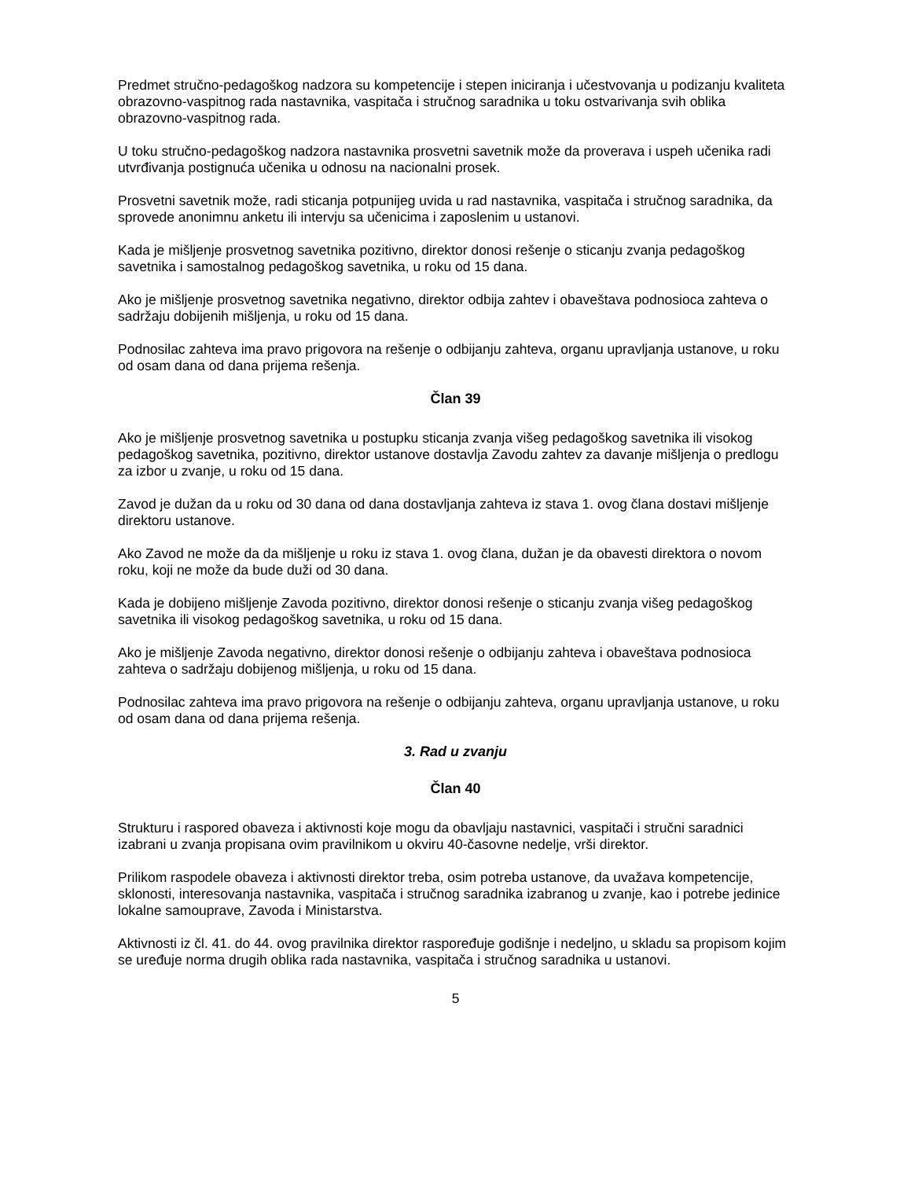Predmet stručno-pedagoškog nadzora su kompetencije i stepen iniciranja i učestvovanja u podizanju kvaliteta obrazovno-vaspitnog rada nastavnika, vaspitača i stručnog saradnika u toku ostvarivanja svih oblika obrazovno-vaspitnog rada.
U toku stručno-pedagoškog nadzora nastavnika prosvetni savetnik može da proverava i uspeh učenika radi utvrđivanja postignuća učenika u odnosu na nacionalni prosek.
Prosvetni savetnik može, radi sticanja potpunijeg uvida u rad nastavnika, vaspitača i stručnog saradnika, da sprovede anonimnu anketu ili intervju sa učenicima i zaposlenim u ustanovi.
Kada je mišljenje prosvetnog savetnika pozitivno, direktor donosi rešenje o sticanju zvanja pedagoškog savetnika i samostalnog pedagoškog savetnika, u roku od 15 dana.
Ako je mišljenje prosvetnog savetnika negativno, direktor odbija zahtev i obaveštava podnosioca zahteva o sadržaju dobijenih mišljenja, u roku od 15 dana.
Podnosilac zahteva ima pravo prigovora na rešenje o odbijanju zahteva, organu upravljanja ustanove, u roku od osam dana od dana prijema rešenja.
Član 39
Ako je mišljenje prosvetnog savetnika u postupku sticanja zvanja višeg pedagoškog savetnika ili visokog pedagoškog savetnika, pozitivno, direktor ustanove dostavlja Zavodu zahtev za davanje mišljenja o predlogu za izbor u zvanje, u roku od 15 dana.
Zavod je dužan da u roku od 30 dana od dana dostavljanja zahteva iz stava 1. ovog člana dostavi mišljenje direktoru ustanove.
Ako Zavod ne može da da mišljenje u roku iz stava 1. ovog člana, dužan je da obavesti direktora o novom roku, koji ne može da bude duži od 30 dana.
Kada je dobijeno mišljenje Zavoda pozitivno, direktor donosi rešenje o sticanju zvanja višeg pedagoškog savetnika ili visokog pedagoškog savetnika, u roku od 15 dana.
Ako je mišljenje Zavoda negativno, direktor donosi rešenje o odbijanju zahteva i obaveštava podnosioca zahteva o sadržaju dobijenog mišljenja, u roku od 15 dana.
Podnosilac zahteva ima pravo prigovora na rešenje o odbijanju zahteva, organu upravljanja ustanove, u roku od osam dana od dana prijema rešenja.
3. Rad u zvanju
Član 40
Strukturu i raspored obaveza i aktivnosti koje mogu da obavljaju nastavnici, vaspitači i stručni saradnici izabrani u zvanja propisana ovim pravilnikom u okviru 40-časovne nedelje, vrši direktor.
Prilikom raspodele obaveza i aktivnosti direktor treba, osim potreba ustanove, da uvažava kompetencije, sklonosti, interesovanja nastavnika, vaspitača i stručnog saradnika izabranog u zvanje, kao i potrebe jedinice lokalne samouprave, Zavoda i Ministarstva.
Aktivnosti iz čl. 41. do 44. ovog pravilnika direktor raspoređuje godišnje i nedeljno, u skladu sa propisom kojim se uređuje norma drugih oblika rada nastavnika, vaspitača i stručnog saradnika u ustanovi.
5